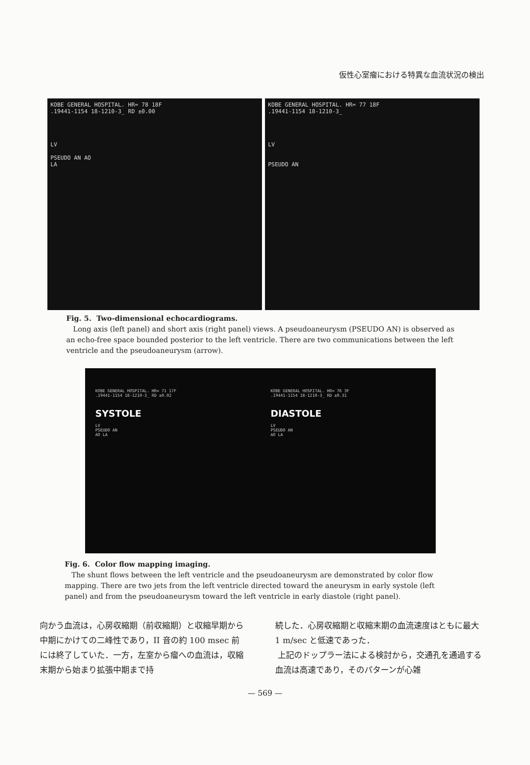仮性心室瘤における特異な血流状況の検出
KOBE GENERAL HOSPITAL. HR= 78 18F
.19441-1154 18-1210-3_ RD ±0.00
LV
PSEUDO AN AO
LA
KOBE GENERAL HOSPITAL. HR= 77 18F
.19441-1154 18-1210-3_
LV
PSEUDO AN
Fig. 5. Two-dimensional echocardiograms.
Long axis (left panel) and short axis (right panel) views. A pseudoaneurysm (PSEUDO AN) is observed as an echo-free space bounded posterior to the left ventricle. There are two communications between the left ventricle and the pseudoaneurysm (arrow).
KOBE GENERAL HOSPITAL. HR= 71 17F
.19441-1154 18-1210-3_ RD ±0.02
SYSTOLE
LV
PSEUDO AN
AO LA
KOBE GENERAL HOSPITAL. HR= 76 3F
.19441-1154 18-1210-3_ RD ±0.31
DIASTOLE
LV
PSEUDO AN
AO LA
Fig. 6. Color flow mapping imaging.
The shunt flows between the left ventricle and the pseudoaneurysm are demonstrated by color flow mapping. There are two jets from the left ventricle directed toward the aneurysm in early systole (left panel) and from the pseudoaneurysm toward the left ventricle in early diastole (right panel).
向かう血流は，心房収縮期（前収縮期）と収縮早期から中期にかけての二峰性であり，II 音の約 100 msec 前には終了していた．一方，左室から瘤への血流は，収縮末期から始まり拡張中期まで持
続した．心房収縮期と収縮末期の血流速度はともに最大 1 m/sec と低速であった．
上記のドップラー法による検討から，交通孔を通過する血流は高速であり，そのパターンが心雑
— 569 —